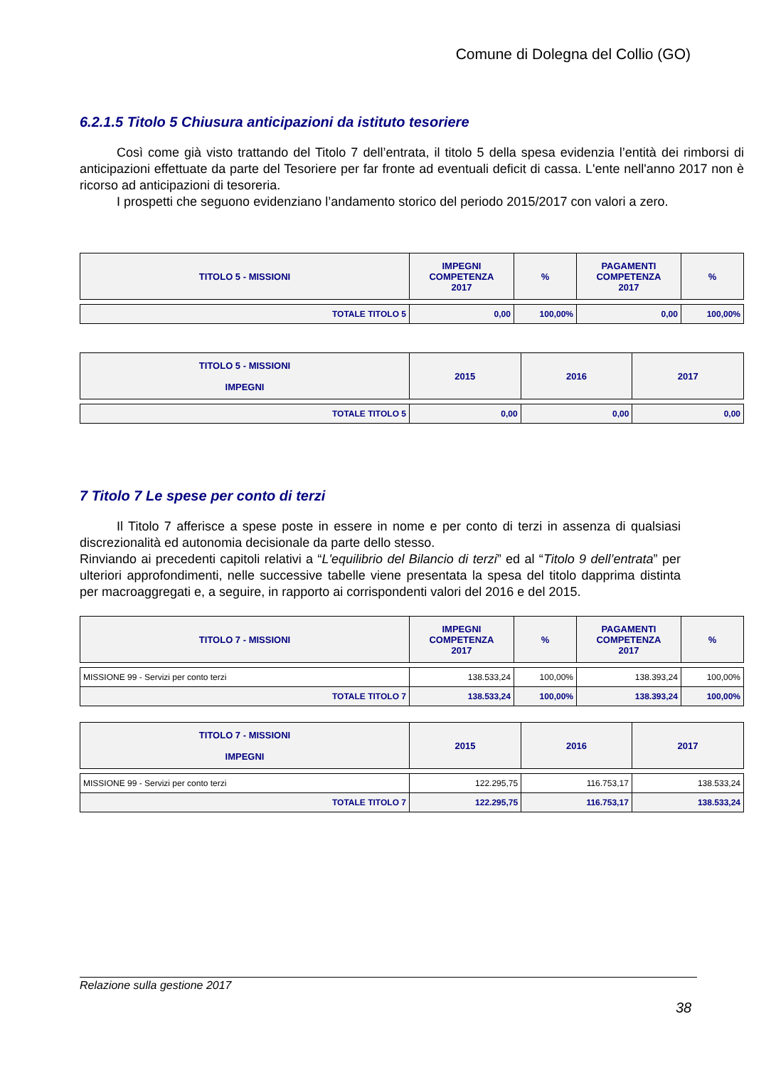Comune di Dolegna del Collio (GO)
6.2.1.5 Titolo 5 Chiusura anticipazioni da istituto tesoriere
Così come già visto trattando del Titolo 7 dell’entrata, il titolo 5 della spesa evidenzia l’entità dei rimborsi di anticipazioni effettuate da parte del Tesoriere per far fronte ad eventuali deficit di cassa. L'ente nell'anno 2017 non è ricorso ad anticipazioni di tesoreria.
I prospetti che seguono evidenziano l’andamento storico del periodo 2015/2017 con valori a zero.
| TITOLO 5 - MISSIONI | IMPEGNI COMPETENZA 2017 | % | PAGAMENTI COMPETENZA 2017 | % |
| --- | --- | --- | --- | --- |
| TOTALE TITOLO 5 | 0,00 | 100,00% | 0,00 | 100,00% |
| TITOLO 5 - MISSIONI IMPEGNI | 2015 | 2016 | 2017 |
| --- | --- | --- | --- |
| TOTALE TITOLO 5 | 0,00 | 0,00 | 0,00 |
7 Titolo 7 Le spese per conto di terzi
Il Titolo 7 afferisce a spese poste in essere in nome e per conto di terzi in assenza di qualsiasi discrezionalità ed autonomia decisionale da parte dello stesso.
Rinviando ai precedenti capitoli relativi a “L'equilibrio del Bilancio di terzi” ed al “Titolo 9 dell’entrata” per ulteriori approfondimenti, nelle successive tabelle viene presentata la spesa del titolo dapprima distinta per macroaggregati e, a seguire, in rapporto ai corrispondenti valori del 2016 e del 2015.
| TITOLO 7 - MISSIONI | IMPEGNI COMPETENZA 2017 | % | PAGAMENTI COMPETENZA 2017 | % |
| --- | --- | --- | --- | --- |
| MISSIONE 99 - Servizi per conto terzi | 138.533,24 | 100,00% | 138.393,24 | 100,00% |
| TOTALE TITOLO 7 | 138.533,24 | 100,00% | 138.393,24 | 100,00% |
| TITOLO 7 - MISSIONI IMPEGNI | 2015 | 2016 | 2017 |
| --- | --- | --- | --- |
| MISSIONE 99 - Servizi per conto terzi | 122.295,75 | 116.753,17 | 138.533,24 |
| TOTALE TITOLO 7 | 122.295,75 | 116.753,17 | 138.533,24 |
Relazione sulla gestione 2017
38